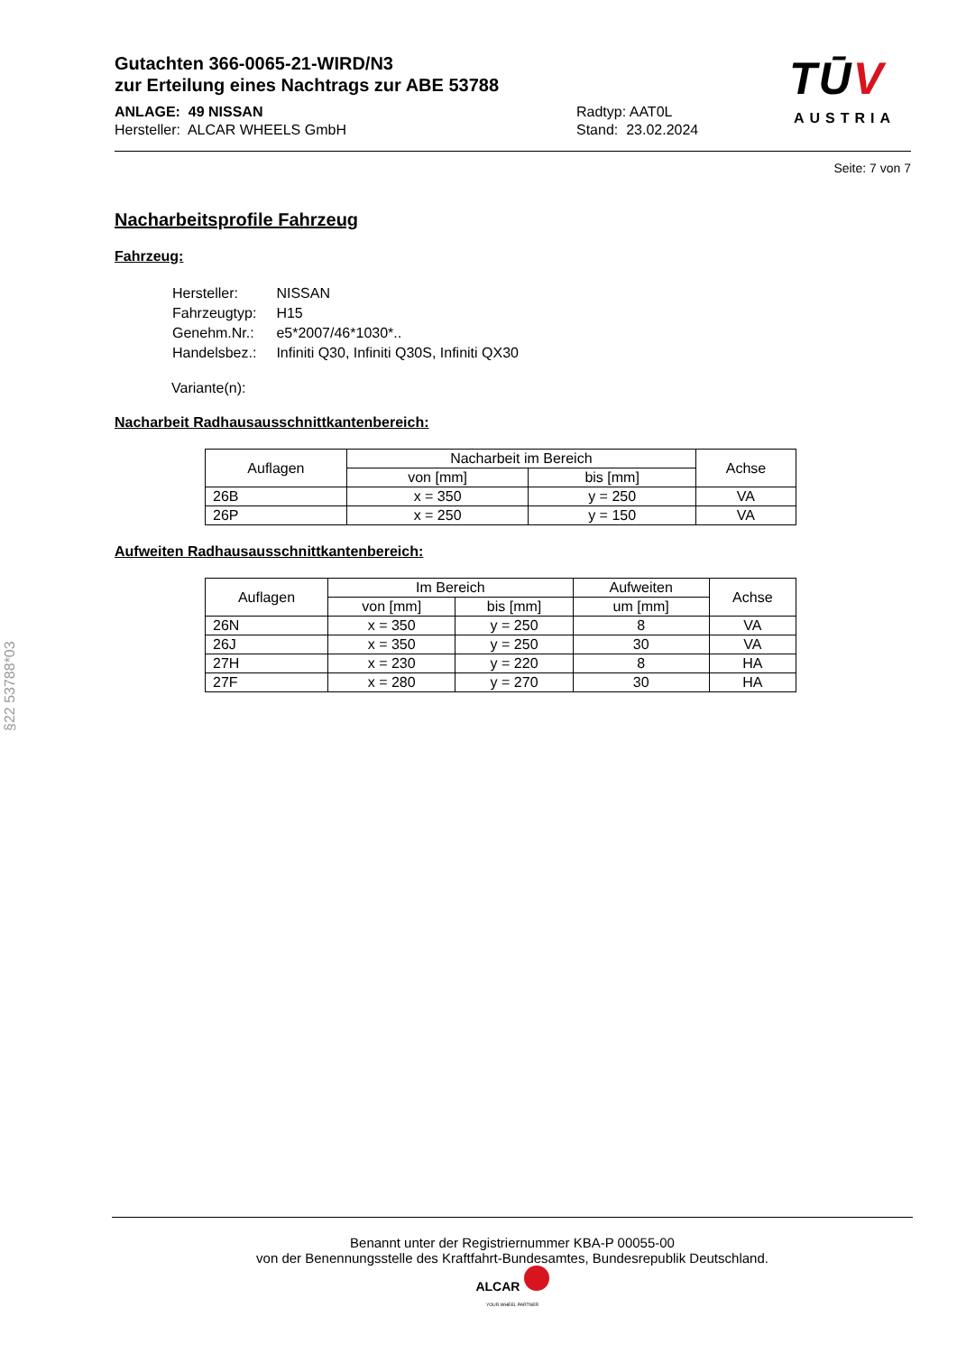Gutachten 366-0065-21-WIRD/N3
zur Erteilung eines Nachtrags zur ABE 53788
ANLAGE: 49 NISSAN
Hersteller: ALCAR WHEELS GmbH
Radtyp: AAT0L
Stand: 23.02.2024
TŪV
AUSTRIA
§22 53788*03
Seite: 7 von 7
Nacharbeitsprofile Fahrzeug
Fahrzeug:
| Hersteller: | NISSAN |
| Fahrzeugtyp: | H15 |
| Genehm.Nr.: | e5*2007/46*1030*.. |
| Handelsbez.: | Infiniti Q30, Infiniti Q30S, Infiniti QX30 |
Variante(n):
Nacharbeit Radhausausschnittkantenbereich:
| Auflagen | Nacharbeit im Bereich | | Achse |
| --- | --- | --- | --- |
| | von [mm] | bis [mm] | |
| 26B | x = 350 | y = 250 | VA |
| 26P | x = 250 | y = 150 | VA |
Aufweiten Radhausausschnittkantenbereich:
| Auflagen | Im Bereich | | Aufweiten | Achse |
| --- | --- | --- | --- | --- |
| | von [mm] | bis [mm] | um [mm] | |
| 26N | x = 350 | y = 250 | 8 | VA |
| 26J | x = 350 | y = 250 | 30 | VA |
| 27H | x = 230 | y = 220 | 8 | HA |
| 27F | x = 280 | y = 270 | 30 | HA |
Benannt unter der Registriernummer KBA-P 00055-00
von der Benennungsstelle des Kraftfahrt-Bundesamtes, Bundesrepublik Deutschland.
ALCAR
YOUR WHEEL PARTNER